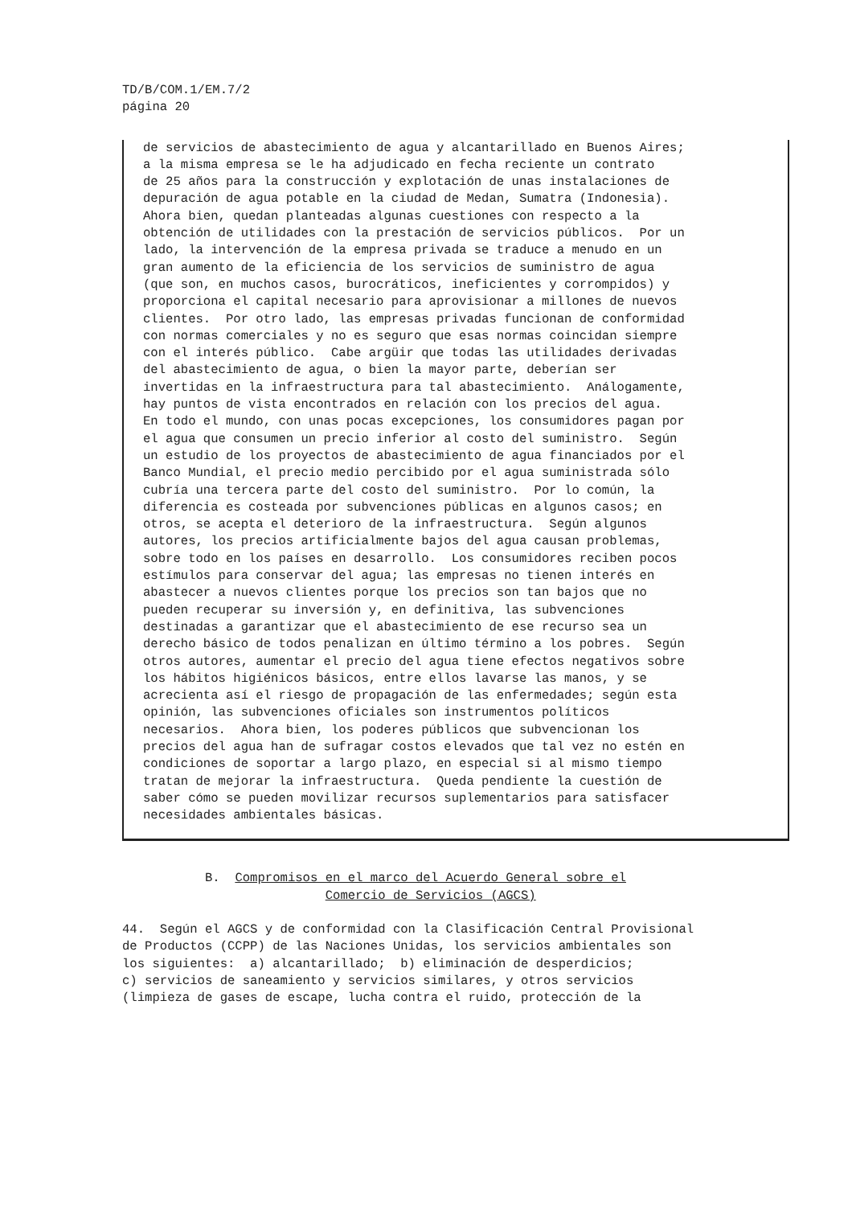TD/B/COM.1/EM.7/2
página 20
de servicios de abastecimiento de agua y alcantarillado en Buenos Aires;
a la misma empresa se le ha adjudicado en fecha reciente un contrato
de 25 años para la construcción y explotación de unas instalaciones de
depuración de agua potable en la ciudad de Medan, Sumatra (Indonesia).
Ahora bien, quedan planteadas algunas cuestiones con respecto a la
obtención de utilidades con la prestación de servicios públicos.  Por un
lado, la intervención de la empresa privada se traduce a menudo en un
gran aumento de la eficiencia de los servicios de suministro de agua
(que son, en muchos casos, burocráticos, ineficientes y corrompidos) y
proporciona el capital necesario para aprovisionar a millones de nuevos
clientes.  Por otro lado, las empresas privadas funcionan de conformidad
con normas comerciales y no es seguro que esas normas coincidan siempre
con el interés público.  Cabe argüir que todas las utilidades derivadas
del abastecimiento de agua, o bien la mayor parte, deberían ser
invertidas en la infraestructura para tal abastecimiento.  Análogamente,
hay puntos de vista encontrados en relación con los precios del agua.
En todo el mundo, con unas pocas excepciones, los consumidores pagan por
el agua que consumen un precio inferior al costo del suministro.  Según
un estudio de los proyectos de abastecimiento de agua financiados por el
Banco Mundial, el precio medio percibido por el agua suministrada sólo
cubría una tercera parte del costo del suministro.  Por lo común, la
diferencia es costeada por subvenciones públicas en algunos casos; en
otros, se acepta el deterioro de la infraestructura.  Según algunos
autores, los precios artificialmente bajos del agua causan problemas,
sobre todo en los países en desarrollo.  Los consumidores reciben pocos
estímulos para conservar del agua; las empresas no tienen interés en
abastecer a nuevos clientes porque los precios son tan bajos que no
pueden recuperar su inversión y, en definitiva, las subvenciones
destinadas a garantizar que el abastecimiento de ese recurso sea un
derecho básico de todos penalizan en último término a los pobres.  Según
otros autores, aumentar el precio del agua tiene efectos negativos sobre
los hábitos higiénicos básicos, entre ellos lavarse las manos, y se
acrecienta así el riesgo de propagación de las enfermedades; según esta
opinión, las subvenciones oficiales son instrumentos políticos
necesarios.  Ahora bien, los poderes públicos que subvencionan los
precios del agua han de sufragar costos elevados que tal vez no estén en
condiciones de soportar a largo plazo, en especial si al mismo tiempo
tratan de mejorar la infraestructura.  Queda pendiente la cuestión de
saber cómo se pueden movilizar recursos suplementarios para satisfacer
necesidades ambientales básicas.
           B.  Compromisos en el marco del Acuerdo General sobre el
                           Comercio de Servicios (AGCS)
44.  Según el AGCS y de conformidad con la Clasificación Central Provisional
de Productos (CCPP) de las Naciones Unidas, los servicios ambientales son
los siguientes:  a) alcantarillado;  b) eliminación de desperdicios;
c) servicios de saneamiento y servicios similares, y otros servicios
(limpieza de gases de escape, lucha contra el ruido, protección de la